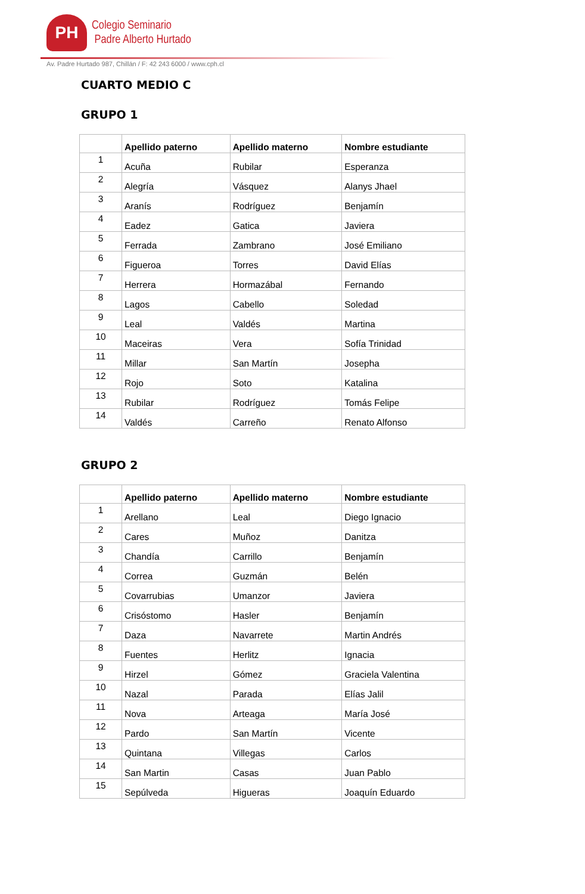PH
Colegio Seminario
Padre Alberto Hurtado
Av. Padre Hurtado 987, Chillán / F: 42 243 6000 / www.cph.cl
CUARTO MEDIO C
GRUPO 1
| | Apellido paterno | Apellido materno | Nombre estudiante |
| --- | --- | --- | --- |
| 1 | Acuña | Rubilar | Esperanza |
| 2 | Alegría | Vásquez | Alanys Jhael |
| 3 | Aranís | Rodríguez | Benjamín |
| 4 | Eadez | Gatica | Javiera |
| 5 | Ferrada | Zambrano | José Emiliano |
| 6 | Figueroa | Torres | David Elías |
| 7 | Herrera | Hormazábal | Fernando |
| 8 | Lagos | Cabello | Soledad |
| 9 | Leal | Valdés | Martina |
| 10 | Maceiras | Vera | Sofía Trinidad |
| 11 | Millar | San Martín | Josepha |
| 12 | Rojo | Soto | Katalina |
| 13 | Rubilar | Rodríguez | Tomás Felipe |
| 14 | Valdés | Carreño | Renato Alfonso |
GRUPO 2
| | Apellido paterno | Apellido materno | Nombre estudiante |
| --- | --- | --- | --- |
| 1 | Arellano | Leal | Diego Ignacio |
| 2 | Cares | Muñoz | Danitza |
| 3 | Chandía | Carrillo | Benjamín |
| 4 | Correa | Guzmán | Belén |
| 5 | Covarrubias | Umanzor | Javiera |
| 6 | Crisóstomo | Hasler | Benjamín |
| 7 | Daza | Navarrete | Martin Andrés |
| 8 | Fuentes | Herlitz | Ignacia |
| 9 | Hirzel | Gómez | Graciela Valentina |
| 10 | Nazal | Parada | Elías Jalil |
| 11 | Nova | Arteaga | María José |
| 12 | Pardo | San Martín | Vicente |
| 13 | Quintana | Villegas | Carlos |
| 14 | San Martin | Casas | Juan Pablo |
| 15 | Sepúlveda | Higueras | Joaquín Eduardo |